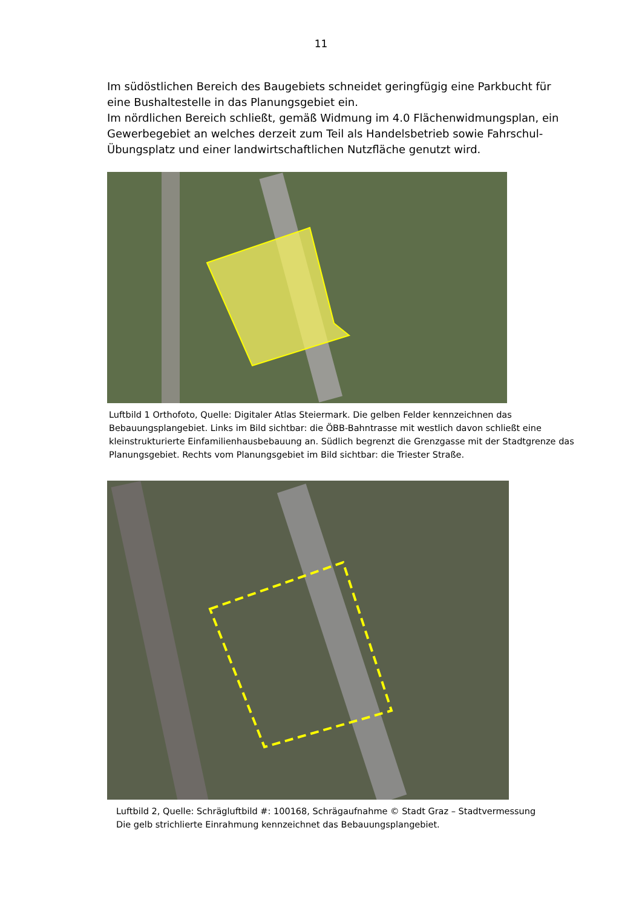11
Im südöstlichen Bereich des Baugebiets schneidet geringfügig eine Parkbucht für eine Bushaltestelle in das Planungsgebiet ein.
Im nördlichen Bereich schließt, gemäß Widmung im 4.0 Flächenwidmungsplan, ein Gewerbegebiet an welches derzeit zum Teil als Handelsbetrieb sowie Fahrschul-Übungsplatz und einer landwirtschaftlichen Nutzfläche genutzt wird.
Luftbild 1 Orthofoto, Quelle: Digitaler Atlas Steiermark. Die gelben Felder kennzeichnen das Bebauungsplangebiet. Links im Bild sichtbar: die ÖBB-Bahntrasse mit westlich davon schließt eine kleinstrukturierte Einfamilienhausbebauung an. Südlich begrenzt die Grenzgasse mit der Stadtgrenze das Planungsgebiet. Rechts vom Planungsgebiet im Bild sichtbar: die Triester Straße.
Luftbild 2, Quelle: Schrägluftbild #: 100168, Schrägaufnahme © Stadt Graz – Stadtvermessung
Die gelb strichlierte Einrahmung kennzeichnet das Bebauungsplangebiet.